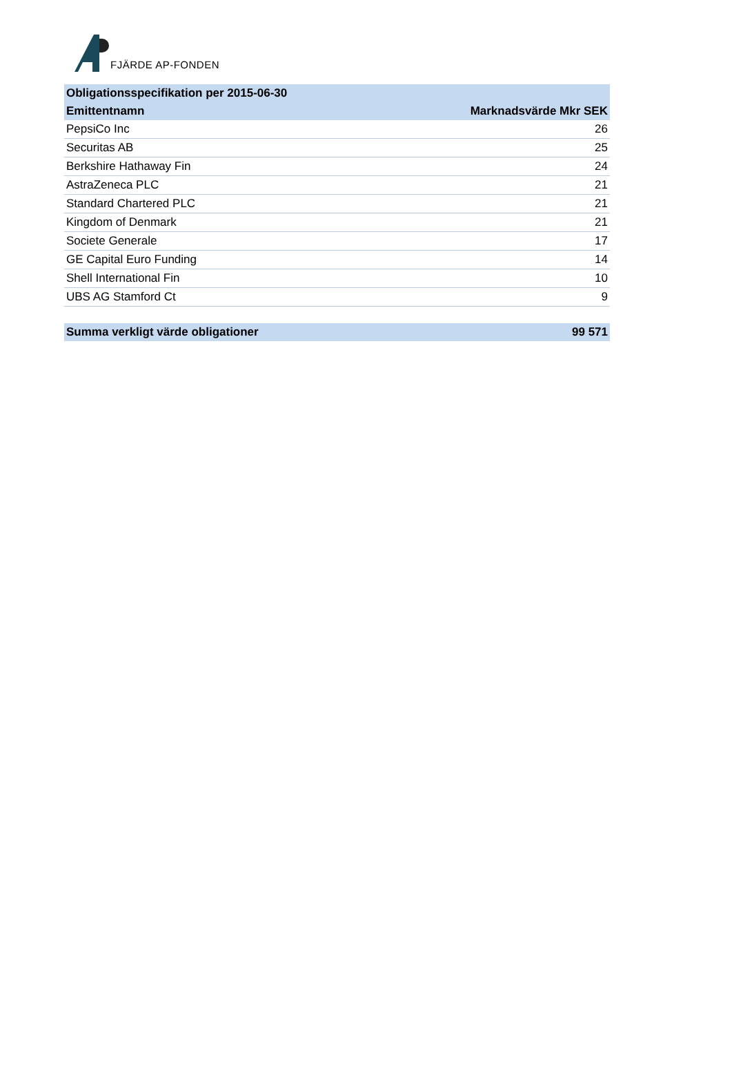FJÄRDE AP-FONDEN
| Obligationsspecifikation per 2015-06-30 | |
| --- | --- |
| Emittentnamn | Marknadsvärde Mkr SEK |
| PepsiCo Inc | 26 |
| Securitas AB | 25 |
| Berkshire Hathaway Fin | 24 |
| AstraZeneca PLC | 21 |
| Standard Chartered PLC | 21 |
| Kingdom of Denmark | 21 |
| Societe Generale | 17 |
| GE Capital Euro Funding | 14 |
| Shell International Fin | 10 |
| UBS AG Stamford Ct | 9 |
| Summa verkligt värde obligationer | 99 571 |